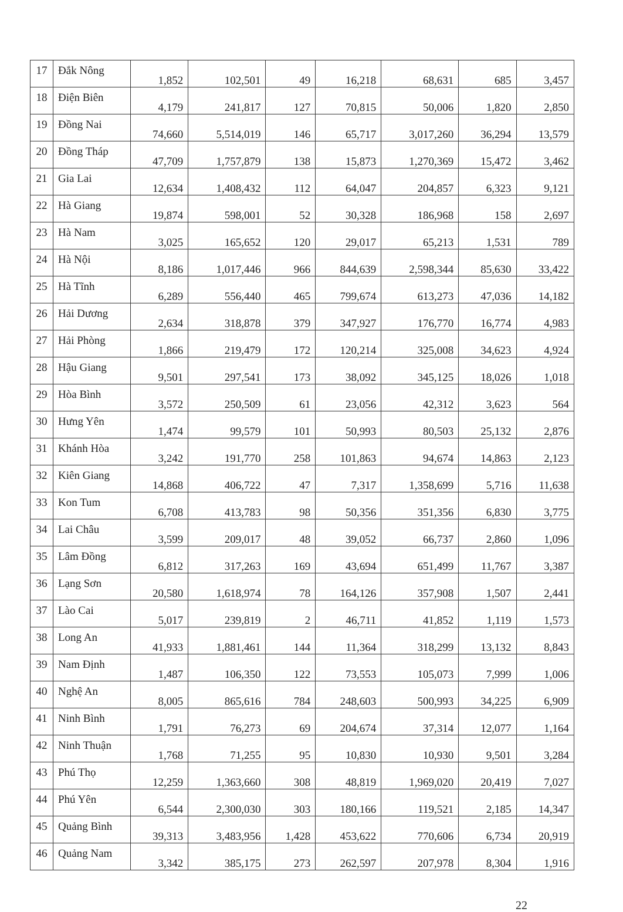| 17 | Đắk Nông | 1,852 | 102,501 | 49 | 16,218 | 68,631 | 685 | 3,457 |
| 18 | Điện Biên | 4,179 | 241,817 | 127 | 70,815 | 50,006 | 1,820 | 2,850 |
| 19 | Đồng Nai | 74,660 | 5,514,019 | 146 | 65,717 | 3,017,260 | 36,294 | 13,579 |
| 20 | Đồng Tháp | 47,709 | 1,757,879 | 138 | 15,873 | 1,270,369 | 15,472 | 3,462 |
| 21 | Gia Lai | 12,634 | 1,408,432 | 112 | 64,047 | 204,857 | 6,323 | 9,121 |
| 22 | Hà Giang | 19,874 | 598,001 | 52 | 30,328 | 186,968 | 158 | 2,697 |
| 23 | Hà Nam | 3,025 | 165,652 | 120 | 29,017 | 65,213 | 1,531 | 789 |
| 24 | Hà Nội | 8,186 | 1,017,446 | 966 | 844,639 | 2,598,344 | 85,630 | 33,422 |
| 25 | Hà Tĩnh | 6,289 | 556,440 | 465 | 799,674 | 613,273 | 47,036 | 14,182 |
| 26 | Hải Dương | 2,634 | 318,878 | 379 | 347,927 | 176,770 | 16,774 | 4,983 |
| 27 | Hải Phòng | 1,866 | 219,479 | 172 | 120,214 | 325,008 | 34,623 | 4,924 |
| 28 | Hậu Giang | 9,501 | 297,541 | 173 | 38,092 | 345,125 | 18,026 | 1,018 |
| 29 | Hòa Bình | 3,572 | 250,509 | 61 | 23,056 | 42,312 | 3,623 | 564 |
| 30 | Hưng Yên | 1,474 | 99,579 | 101 | 50,993 | 80,503 | 25,132 | 2,876 |
| 31 | Khánh Hòa | 3,242 | 191,770 | 258 | 101,863 | 94,674 | 14,863 | 2,123 |
| 32 | Kiên Giang | 14,868 | 406,722 | 47 | 7,317 | 1,358,699 | 5,716 | 11,638 |
| 33 | Kon Tum | 6,708 | 413,783 | 98 | 50,356 | 351,356 | 6,830 | 3,775 |
| 34 | Lai Châu | 3,599 | 209,017 | 48 | 39,052 | 66,737 | 2,860 | 1,096 |
| 35 | Lâm Đồng | 6,812 | 317,263 | 169 | 43,694 | 651,499 | 11,767 | 3,387 |
| 36 | Lạng Sơn | 20,580 | 1,618,974 | 78 | 164,126 | 357,908 | 1,507 | 2,441 |
| 37 | Lào Cai | 5,017 | 239,819 | 2 | 46,711 | 41,852 | 1,119 | 1,573 |
| 38 | Long An | 41,933 | 1,881,461 | 144 | 11,364 | 318,299 | 13,132 | 8,843 |
| 39 | Nam Định | 1,487 | 106,350 | 122 | 73,553 | 105,073 | 7,999 | 1,006 |
| 40 | Nghệ An | 8,005 | 865,616 | 784 | 248,603 | 500,993 | 34,225 | 6,909 |
| 41 | Ninh Bình | 1,791 | 76,273 | 69 | 204,674 | 37,314 | 12,077 | 1,164 |
| 42 | Ninh Thuận | 1,768 | 71,255 | 95 | 10,830 | 10,930 | 9,501 | 3,284 |
| 43 | Phú Thọ | 12,259 | 1,363,660 | 308 | 48,819 | 1,969,020 | 20,419 | 7,027 |
| 44 | Phú Yên | 6,544 | 2,300,030 | 303 | 180,166 | 119,521 | 2,185 | 14,347 |
| 45 | Quảng Bình | 39,313 | 3,483,956 | 1,428 | 453,622 | 770,606 | 6,734 | 20,919 |
| 46 | Quảng Nam | 3,342 | 385,175 | 273 | 262,597 | 207,978 | 8,304 | 1,916 |
22